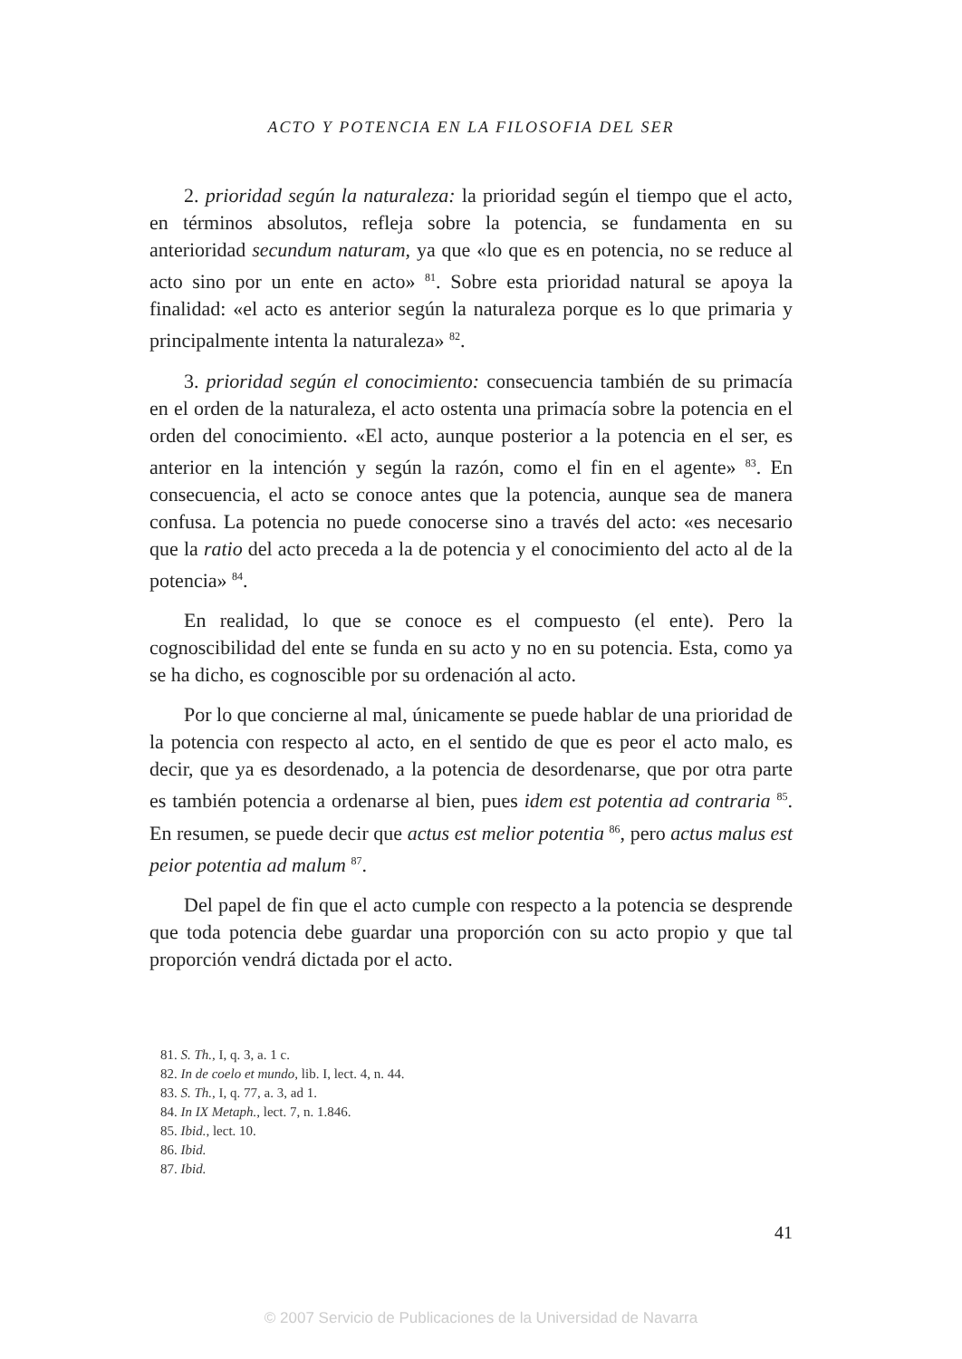ACTO Y POTENCIA EN LA FILOSOFIA DEL SER
2. prioridad según la naturaleza: la prioridad según el tiempo que el acto, en términos absolutos, refleja sobre la potencia, se fundamenta en su anterioridad secundum naturam, ya que «lo que es en potencia, no se reduce al acto sino por un ente en acto» <sup>81</sup>. Sobre esta prioridad natural se apoya la finalidad: «el acto es anterior según la naturaleza porque es lo que primaria y principalmente intenta la naturaleza» <sup>82</sup>.
3. prioridad según el conocimiento: consecuencia también de su primacía en el orden de la naturaleza, el acto ostenta una primacía sobre la potencia en el orden del conocimiento. «El acto, aunque posterior a la potencia en el ser, es anterior en la intención y según la razón, como el fin en el agente» <sup>83</sup>. En consecuencia, el acto se conoce antes que la potencia, aunque sea de manera confusa. La potencia no puede conocerse sino a través del acto: «es necesario que la ratio del acto preceda a la de potencia y el conocimiento del acto al de la potencia» <sup>84</sup>.
En realidad, lo que se conoce es el compuesto (el ente). Pero la cognoscibilidad del ente se funda en su acto y no en su potencia. Esta, como ya se ha dicho, es cognoscible por su ordenación al acto.
Por lo que concierne al mal, únicamente se puede hablar de una prioridad de la potencia con respecto al acto, en el sentido de que es peor el acto malo, es decir, que ya es desordenado, a la potencia de desordenarse, que por otra parte es también potencia a ordenarse al bien, pues idem est potentia ad contraria <sup>85</sup>. En resumen, se puede decir que actus est melior potentia <sup>86</sup>, pero actus malus est peior potentia ad malum <sup>87</sup>.
Del papel de fin que el acto cumple con respecto a la potencia se desprende que toda potencia debe guardar una proporción con su acto propio y que tal proporción vendrá dictada por el acto.
81. S. Th., I, q. 3, a. 1 c.
82. In de coelo et mundo, lib. I, lect. 4, n. 44.
83. S. Th., I, q. 77, a. 3, ad 1.
84. In IX Metaph., lect. 7, n. 1.846.
85. Ibid., lect. 10.
86. Ibid.
87. Ibid.
41
© 2007 Servicio de Publicaciones de la Universidad de Navarra